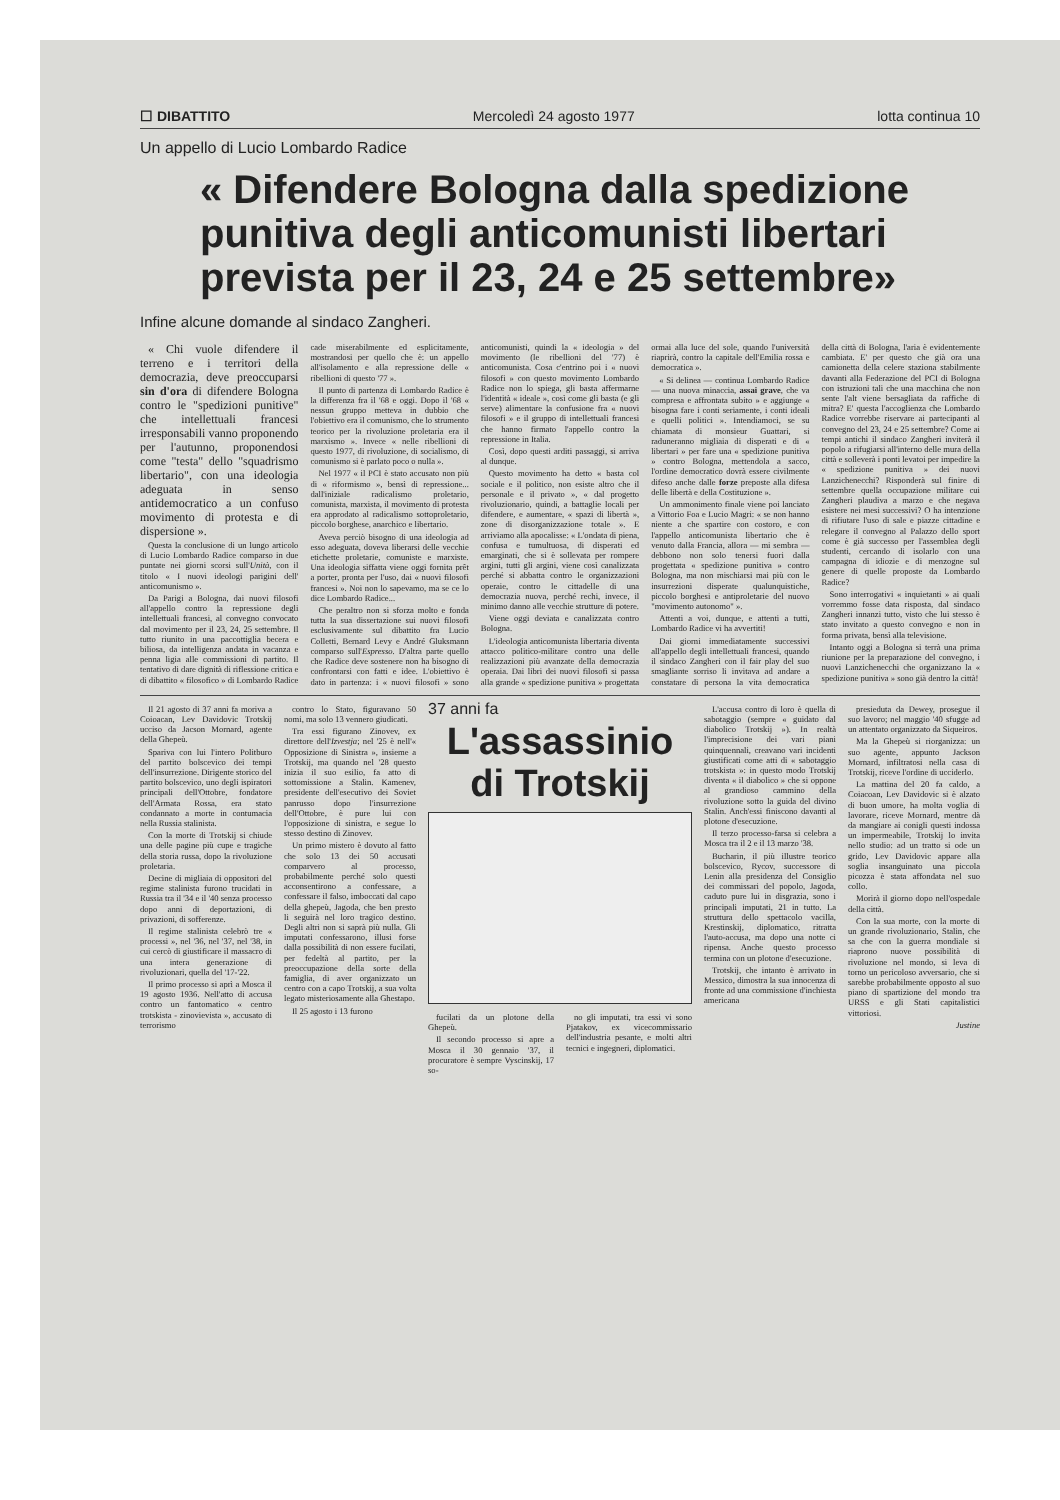☐ DIBATTITO Mercoledì 24 agosto 1977 lotta continua 10
Un appello di Lucio Lombardo Radice
« Difendere Bologna dalla spedizione punitiva degli anticomunisti libertari prevista per il 23, 24 e 25 settembre»
Infine alcune domande al sindaco Zangheri.
« Chi vuole difendere il terreno e i territori della democrazia, deve preoccuparsi sin d'ora di difendere Bologna contro le "spedizioni punitive" che intellettuali francesi irresponsabili vanno proponendo per l'autunno, proponendosi come "testa" dello "squadrismo libertario", con una ideologia adeguata in senso antidemocratico a un confuso movimento di protesta e di dispersione ».
Questa la conclusione di un lungo articolo di Lucio Lombardo Radice comparso in due puntate nei giorni scorsi sull'Unità, con il titolo « I nuovi ideologi parigini dell' anticomunismo ».
Da Parigi a Bologna, dai nuovi filosofi all'appello contro la repressione degli intellettuali francesi, al convegno convocato dal movimento per il 23, 24, 25 settembre. Il tutto riunito in una paccottiglia becera e biliosa, da intelligenza andata in vacanza e penna ligia alle commissioni di partito. Il tentativo di dare dignità di riflessione critica e di dibattito « filosofico » di Lombardo Radice cade miserabilmente ed esplicitamente, mostrandosi per quello che è: un appello all'isolamento e alla repressione delle « ribellioni di questo '77 ».
Il punto di partenza di Lombardo Radice è la differenza fra il '68 e oggi. Dopo il '68 « nessun gruppo metteva in dubbio che l'obiettivo era il comunismo, che lo strumento teorico per la rivoluzione proletaria era il marxismo ». Invece « nelle ribellioni di questo 1977, di rivoluzione, di socialismo, di comunismo si è parlato poco o nulla ».
Nel 1977 « il PCI è stato accusato non più di « riformismo », bensì di repressione... dall'iniziale radicalismo proletario, comunista, marxista, il movimento di protesta era approdato al radicalismo sottoproletario, piccolo borghese, anarchico e libertario.
Aveva perciò bisogno di una ideologia ad esso adeguata, doveva liberarsi delle vecchie etichette proletarie, comuniste e marxiste. Una ideologia siffatta viene oggi fornita prêt a porter, pronta per l'uso, dai « nuovi filosofi francesi ». Noi non lo sapevamo, ma se ce lo dice Lombardo Radice...
Che peraltro non si sforza molto e fonda tutta la sua dissertazione sui nuovi filosofi esclusivamente sul dibattito fra Lucio Colletti, Bernard Levy e André Gluksmann comparso sull'Espresso. D'altra parte quello che Radice deve sostenere non ha bisogno di confrontarsi con fatti e idee. L'obiettivo è dato in partenza: i « nuovi filosofi » sono anticomunisti, quindi la « ideologia » del movimento (le ribellioni del '77) è anticomunista. Cosa c'entrino poi i « nuovi filosofi » con questo movimento Lombardo Radice non lo spiega, gli basta affermarne l'identità « ideale », così come gli basta (e gli serve) alimentare la confusione fra « nuovi filosofi » e il gruppo di intellettuali francesi che hanno firmato l'appello contro la repressione in Italia.
Così, dopo questi arditi passaggi, si arriva al dunque.
Questo movimento ha detto « basta col sociale e il politico, non esiste altro che il personale e il privato », « dal progetto rivoluzionario, quindi, a battaglie locali per difendere, e aumentare, « spazi di libertà », zone di disorganizzazione totale ». E arriviamo alla apocalisse: « L'ondata di piena, confusa e tumultuosa, di disperati ed emarginati, che si è sollevata per rompere argini, tutti gli argini, viene così canalizzata perché si abbatta contro le organizzazioni operaie, contro le cittadelle di una democrazia nuova, perché rechi, invece, il minimo danno alle vecchie strutture di potere.
Viene oggi deviata e canalizzata contro Bologna.
L'ideologia anticomunista libertaria diventa attacco politico-militare contro una delle realizzazioni più avanzate della democrazia operaia. Dai libri dei nuovi filosofi si passa alla grande « spedizione punitiva » progettata ormai alla luce del sole, quando l'università riaprirà, contro la capitale dell'Emilia rossa e democratica ».
« Si delinea — continua Lombardo Radice — una nuova minaccia, assai grave, che va compresa e affrontata subito » e aggiunge « bisogna fare i conti seriamente, i conti ideali e quelli politici ». Intendiamoci, se su chiamata di monsieur Guattari, si raduneranno migliaia di disperati e di « libertari » per fare una « spedizione punitiva » contro Bologna, mettendola a sacco, l'ordine democratico dovrà essere civilmente difeso anche dalle forze preposte alla difesa delle libertà e della Costituzione ».
Un ammonimento finale viene poi lanciato a Vittorio Foa e Lucio Magri: « se non hanno niente a che spartire con costoro, e con l'appello anticomunista libertario che è venuto dalla Francia, allora — mi sembra — debbono non solo tenersi fuori dalla progettata « spedizione punitiva » contro Bologna, ma non mischiarsi mai più con le insurrezioni disperate qualunquistiche, piccolo borghesi e antiproletarie del nuovo "movimento autonomo" ».
Attenti a voi, dunque, e attenti a tutti, Lombardo Radice vi ha avvertiti!
Dai giorni immediatamente successivi all'appello degli intellettuali francesi, quando il sindaco Zangheri con il fair play del suo smagliante sorriso li invitava ad andare a constatare di persona la vita democratica della città di Bologna, l'aria è evidentemente cambiata. E' per questo che già ora una camionetta della celere staziona stabilmente davanti alla Federazione del PCI di Bologna con istruzioni tali che una macchina che non sente l'alt viene bersagliata da raffiche di mitra? E' questa l'accoglienza che Lombardo Radice vorrebbe riservare ai partecipanti al convegno del 23, 24 e 25 settembre? Come ai tempi antichi il sindaco Zangheri inviterà il popolo a rifugiarsi all'interno delle mura della città e solleverà i ponti levatoi per impedire la « spedizione punitiva » dei nuovi Lanzichenecchi? Risponderà sul finire di settembre quella occupazione militare cui Zangheri plaudiva a marzo e che negava esistere nei mesi successivi? O ha intenzione di rifiutare l'uso di sale e piazze cittadine e relegare il convegno al Palazzo dello sport come è già successo per l'assemblea degli studenti, cercando di isolarlo con una campagna di idiozie e di menzogne sul genere di quelle proposte da Lombardo Radice?
Sono interrogativi « inquietanti » ai quali vorremmo fosse data risposta, dal sindaco Zangheri innanzi tutto, visto che lui stesso è stato invitato a questo convegno e non in forma privata, bensì alla televisione.
Intanto oggi a Bologna si terrà una prima riunione per la preparazione del convegno, i nuovi Lanzichenecchi che organizzano la « spedizione punitiva » sono già dentro la città!
Il 21 agosto di 37 anni fa moriva a Coioacan, Lev Davidovic Trotskij ucciso da Jacson Mornard, agente della Ghepeù.
Spariva con lui l'intero Politburo del partito bolscevico dei tempi dell'insurrezione. Dirigente storico del partito bolscevico, uno degli ispiratori principali dell'Ottobre, fondatore dell'Armata Rossa, era stato condannato a morte in contumacia nella Russia stalinista.
Con la morte di Trotskij si chiude una delle pagine più cupe e tragiche della storia russa, dopo la rivoluzione proletaria.
Decine di migliaia di oppositori del regime stalinista furono trucidati in Russia tra il '34 e il '40 senza processo dopo anni di deportazioni, di privazioni, di sofferenze.
Il regime stalinista celebrò tre « processi », nel '36, nel '37, nel '38, in cui cercò di giustificare il massacro di una intera generazione di rivoluzionari, quella del '17-'22.
Il primo processo si aprì a Mosca il 19 agosto 1936. Nell'atto di accusa contro un fantomatico « centro trotskista - zinovievista », accusato di terrorismo
contro lo Stato, figuravano 50 nomi, ma solo 13 vennero giudicati.
Tra essi figurano Zinovev, ex direttore dell'Izvestja; nel '25 è nell'« Opposizione di Sinistra », insieme a Trotskij, ma quando nel '28 questo inizia il suo esilio, fa atto di sottomissione a Stalin. Kamenev, presidente dell'esecutivo dei Soviet panrusso dopo l'insurrezione dell'Ottobre, è pure lui con l'opposizione di sinistra, e segue lo stesso destino di Zinovev.
Un primo mistero è dovuto al fatto che solo 13 dei 50 accusati comparvero al processo, probabilmente perché solo questi acconsentirono a confessare, a confessare il falso, imboccati dal capo della ghepeù, Jagoda, che ben presto li seguirà nel loro tragico destino. Degli altri non si saprà più nulla. Gli imputati confessarono, illusi forse dalla possibilità di non essere fucilati, per fedeltà al partito, per la preoccupazione della sorte della famiglia, di aver organizzato un centro con a capo Trotskij, a sua volta legato misteriosamente alla Ghestapo.
Il 25 agosto i 13 furono
37 anni fa
L'assassinio di Trotskij
fucilati da un plotone della Ghepeù.
Il secondo processo si apre a Mosca il 30 gennaio '37, il procuratore è sempre Vyscinskij, 17 so-
no gli imputati, tra essi vi sono Pjatakov, ex vicecommissario dell'industria pesante, e molti altri tecnici e ingegneri, diplomatici.
L'accusa contro di loro è quella di sabotaggio (sempre « guidato dal diabolico Trotskij »). In realtà l'imprecisione dei vari piani quinquennali, creavano vari incidenti giustificati come atti di « sabotaggio trotskista »: in questo modo Trotskij diventa « il diabolico » che si oppone al grandioso cammino della rivoluzione sotto la guida del divino Stalin. Anch'essi finiscono davanti al plotone d'esecuzione.
Il terzo processo-farsa si celebra a Mosca tra il 2 e il 13 marzo '38.
Bucharin, il più illustre teorico bolscevico, Rycov, successore di Lenin alla presidenza del Consiglio dei commissari del popolo, Jagoda, caduto pure lui in disgrazia, sono i principali imputati, 21 in tutto. La struttura dello spettacolo vacilla, Krestinskij, diplomatico, ritratta l'auto-accusa, ma dopo una notte ci ripensa. Anche questo processo termina con un plotone d'esecuzione.
Trotskij, che intanto è arrivato in Messico, dimostra la sua innocenza di fronte ad una commissione d'inchiesta americana
presieduta da Dewey, prosegue il suo lavoro; nel maggio '40 sfugge ad un attentato organizzato da Siqueiros.
Ma la Ghepeù si riorganizza: un suo agente, appunto Jackson Mornard, infiltratosi nella casa di Trotskij, riceve l'ordine di ucciderlo.
La mattina del 20 fa caldo, a Coiacoan, Lev Davidovic si è alzato di buon umore, ha molta voglia di lavorare, riceve Mornard, mentre dà da mangiare ai conigli questi indossa un impermeabile, Trotskij lo invita nello studio: ad un tratto si ode un grido, Lev Davidovic appare alla soglia insanguinato una piccola picozza è stata affondata nel suo collo.
Morirà il giorno dopo nell'ospedale della città.
Con la sua morte, con la morte di un grande rivoluzionario, Stalin, che sa che con la guerra mondiale si riaprono nuove possibilità di rivoluzione nel mondo, si leva di torno un pericoloso avversario, che si sarebbe probabilmente opposto al suo piano di spartizione del mondo tra URSS e gli Stati capitalistici vittoriosi.
Justine